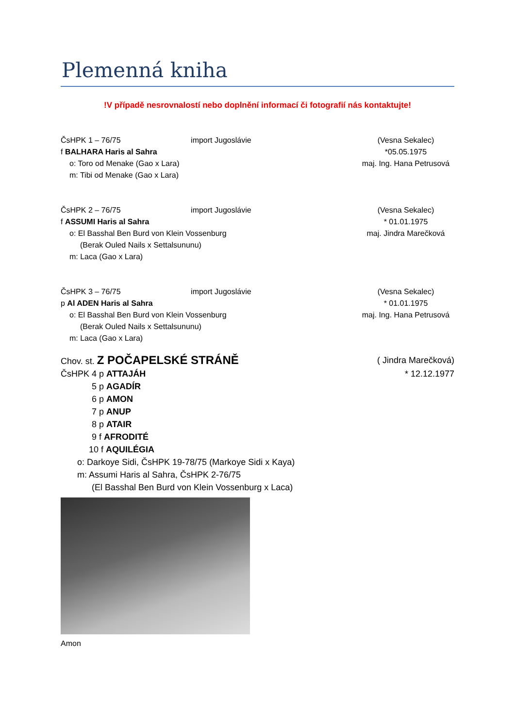Plemenná kniha
!V případě nesrovnalostí nebo doplnění informací či fotografií nás kontaktujte!
ČsHPK 1 – 76/75 import Jugoslávie
f BALHARA Haris al Sahra
o: Toro od Menake (Gao x Lara)
m: Tibi od Menake (Gao x Lara)
(Vesna Sekalec)
*05.05.1975
maj. Ing. Hana Petrusová
ČsHPK 2 – 76/75 import Jugoslávie
f ASSUMI Haris al Sahra
o: El Basshal Ben Burd von Klein Vossenburg
(Berak Ouled Nails x Settalsununu)
m: Laca (Gao x Lara)
(Vesna Sekalec)
* 01.01.1975
maj. Jindra Marečková
ČsHPK 3 – 76/75 import Jugoslávie
p Al ADEN Haris al Sahra
o: El Basshal Ben Burd von Klein Vossenburg
(Berak Ouled Nails x Settalsununu)
m: Laca (Gao x Lara)
(Vesna Sekalec)
* 01.01.1975
maj. Ing. Hana Petrusová
Chov. st. Z POČAPELSKÉ STRÁNĚ
( Jindra Marečková)
ČsHPK 4 p ATTAJÁH * 12.12.1977
5 p AGADÍR
6 p AMON
7 p ANUP
8 p ATAIR
9 f AFRODITÉ
10 f AQUILÉGIA
o: Darkoye Sidi, ČsHPK 19-78/75 (Markoye Sidi x Kaya)
m: Assumi Haris al Sahra, ČsHPK 2-76/75
(El Basshal Ben Burd von Klein Vossenburg x Laca)
Amon